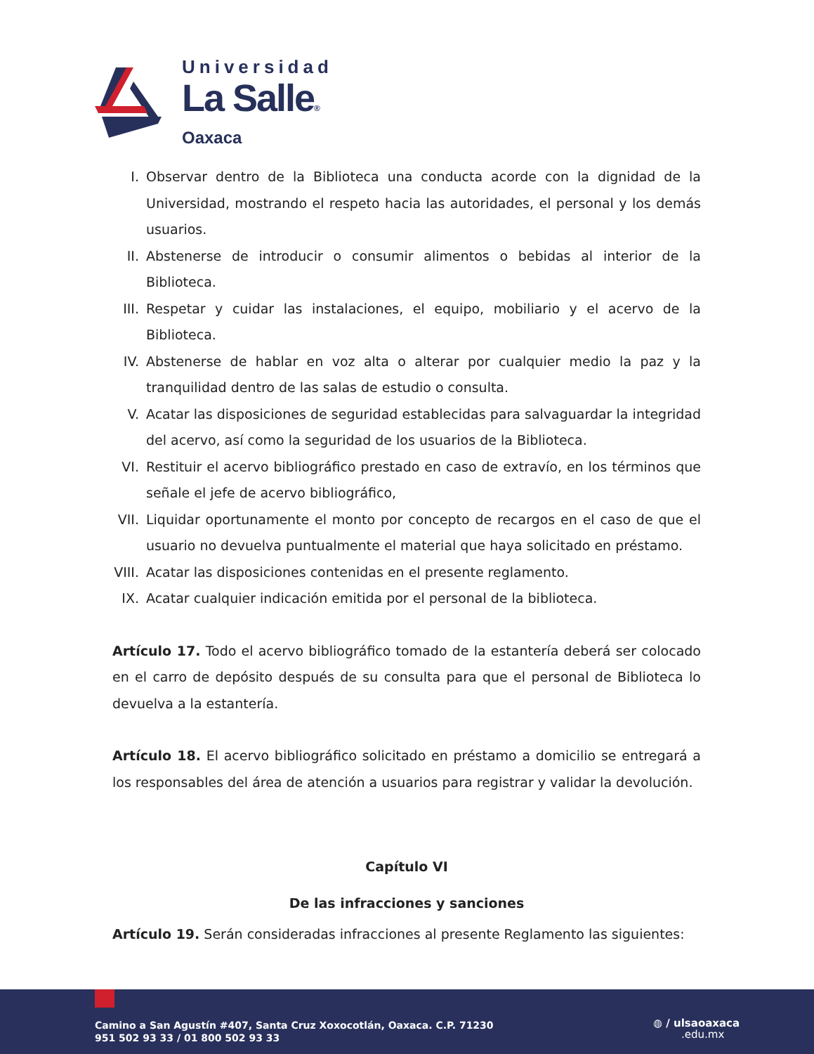Universidad
La Salle®
Oaxaca
I. Observar dentro de la Biblioteca una conducta acorde con la dignidad de la Universidad, mostrando el respeto hacia las autoridades, el personal y los demás usuarios.
II. Abstenerse de introducir o consumir alimentos o bebidas al interior de la Biblioteca.
III. Respetar y cuidar las instalaciones, el equipo, mobiliario y el acervo de la Biblioteca.
IV. Abstenerse de hablar en voz alta o alterar por cualquier medio la paz y la tranquilidad dentro de las salas de estudio o consulta.
V. Acatar las disposiciones de seguridad establecidas para salvaguardar la integridad del acervo, así como la seguridad de los usuarios de la Biblioteca.
VI. Restituir el acervo bibliográfico prestado en caso de extravío, en los términos que señale el jefe de acervo bibliográfico,
VII. Liquidar oportunamente el monto por concepto de recargos en el caso de que el usuario no devuelva puntualmente el material que haya solicitado en préstamo.
VIII. Acatar las disposiciones contenidas en el presente reglamento.
IX. Acatar cualquier indicación emitida por el personal de la biblioteca.
Artículo 17. Todo el acervo bibliográfico tomado de la estantería deberá ser colocado en el carro de depósito después de su consulta para que el personal de Biblioteca lo devuelva a la estantería.
Artículo 18. El acervo bibliográfico solicitado en préstamo a domicilio se entregará a los responsables del área de atención a usuarios para registrar y validar la devolución.
Capítulo VI
De las infracciones y sanciones
Artículo 19. Serán consideradas infracciones al presente Reglamento las siguientes:
Camino a San Agustín #407, Santa Cruz Xoxocotlán, Oaxaca. C.P. 71230
951 502 93 33 / 01 800 502 93 33
◍ / ulsaoaxaca
.edu.mx